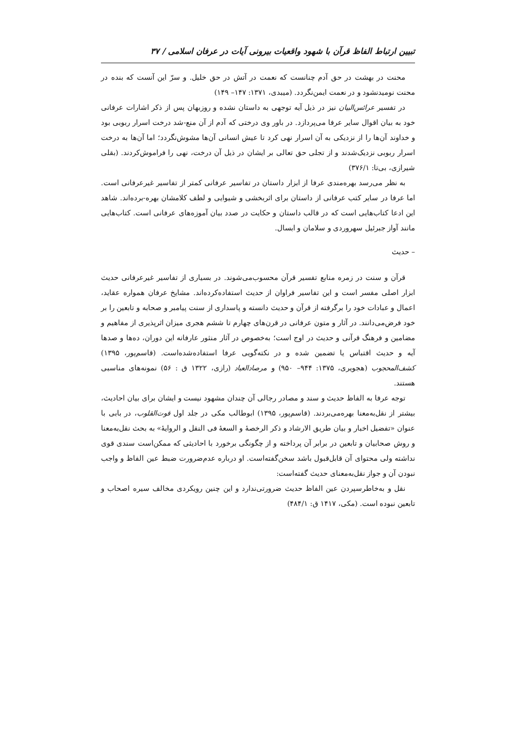تبیین ارتباط الفاظ قرآن با شهود واقعیات بیرونی آیات در عرفان اسلامی / ۳۷
محنت در بهشت در حق آدم چنانست که نعمت در آتش در حق خلیل. و سرّ این آنست که بنده در محنت نومیدنشود و در نعمت ایمن‌نگردد. (میبدی، ۱۳۷۱: ۱۴۷– ۱۴۹)
در تفسیر عرائس‌البیان نیز در ذیل آیه توجهی به داستان نشده و روزبهان پس از ذکر اشارات عرفانی خود به بیان اقوال سایر عرفا می‌پردازد. در باور وی درختی که آدم از آن منع-شد درخت اسرار ربوبی بود و خداوند آن‌ها را از نزدیکی به آن اسرار نهی کرد تا عیش انسانی آن‌ها مشوش‌نگردد؛ اما آن‌ها به درخت اسرار ربوبی نزدیک‌شدند و از تجلی حق تعالی بر ایشان در ذیل آن درخت، نهی را فراموش‌کردند. (بقلی شیرازی، بی‌تا: ۳۷۶/۱)
به نظر می‌رسد بهره‌مندی عرفا از ابزار داستان در تفاسیر عرفانی کمتر از تفاسیر غیرعرفانی است. اما عرفا در سایر کتب عرفانی از داستان برای اثربخشی و شیوایی و لطف کلامشان بهره-برده‌اند. شاهد این ادعا کتاب‌هایی است که در قالب داستان و حکایت در صدد بیان آموزه‌های عرفانی است. کتاب‌هایی مانند آواز جبرئیل سهروردی و سلامان و ابسال.
– حدیث
قرآن و سنت در زمره منابع تفسیر قرآن محسوب‌می‌شوند. در بسیاری از تفاسیر غیرعرفانی حدیث ابزار اصلی مفسر است و این تفاسیر فراوان از حدیث استفاده‌کرده‌اند. مشایخ عرفان همواره عقاید، اعمال و عبادات خود را برگرفته از قرآن و حدیث دانسته و پاسداری از سنت پیامبر و صحابه و تابعین را بر خود فرض‌می‌دانند. در آثار و متون عرفانی در قرن‌های چهارم تا ششم هجری میزان اثرپذیری از مفاهیم و مضامین و فرهنگ قرآنی و حدیث در اوج است؛ به‌خصوص در آثار منثور عارفانه این دوران، ده‌ها و صدها آیه و حدیث اقتباس یا تضمین شده و در نکته‌گویی عرفا استفاده‌شده‌است. (قاسم‌پور، ۱۳۹۵) کشف‌المحجوب (هجویری، ۱۳۷۵: ۹۴۴– ۹۵۰) و مرصادالعباد (رازی، ۱۳۲۲ ق : ۵۶) نمونه‌های مناسبی هستند.
توجه عرفا به الفاظ حدیث و سند و مصادر رجالی آن چندان مشهود نیست و ایشان برای بیان احادیث، بیشتر از نقل‌به‌معنا بهره‌می‌بردند. (قاسم‌پور، ۱۳۹۵) ابوطالب مکی در جلد اول قوت‌القلوب، در بابی با عنوان «تفضیل اخبار و بیان طریق الارشاد و ذکر الرخصهٔ و السعهٔ فی النقل و الروایهٔ» به بحث نقل‌به‌معنا و روش صحابیان و تابعین در برابر آن پرداخته و از چگونگی برخورد با احادیثی که ممکن‌است سندی قوی نداشته ولی محتوای آن قابل‌قبول باشد سخن‌گفته‌است. او درباره عدم‌ضرورت ضبط عین الفاظ و واجب نبودن آن و جواز نقل‌به‌معنای حدیث گفته‌است:
نقل و به‌خاطرسپردن عین الفاظ حدیث ضرورتی‌ندارد و این چنین رویکردی مخالف سیره اصحاب و تابعین نبوده است. (مکی، ۱۴۱۷ ق: ۴۸۴/۱)